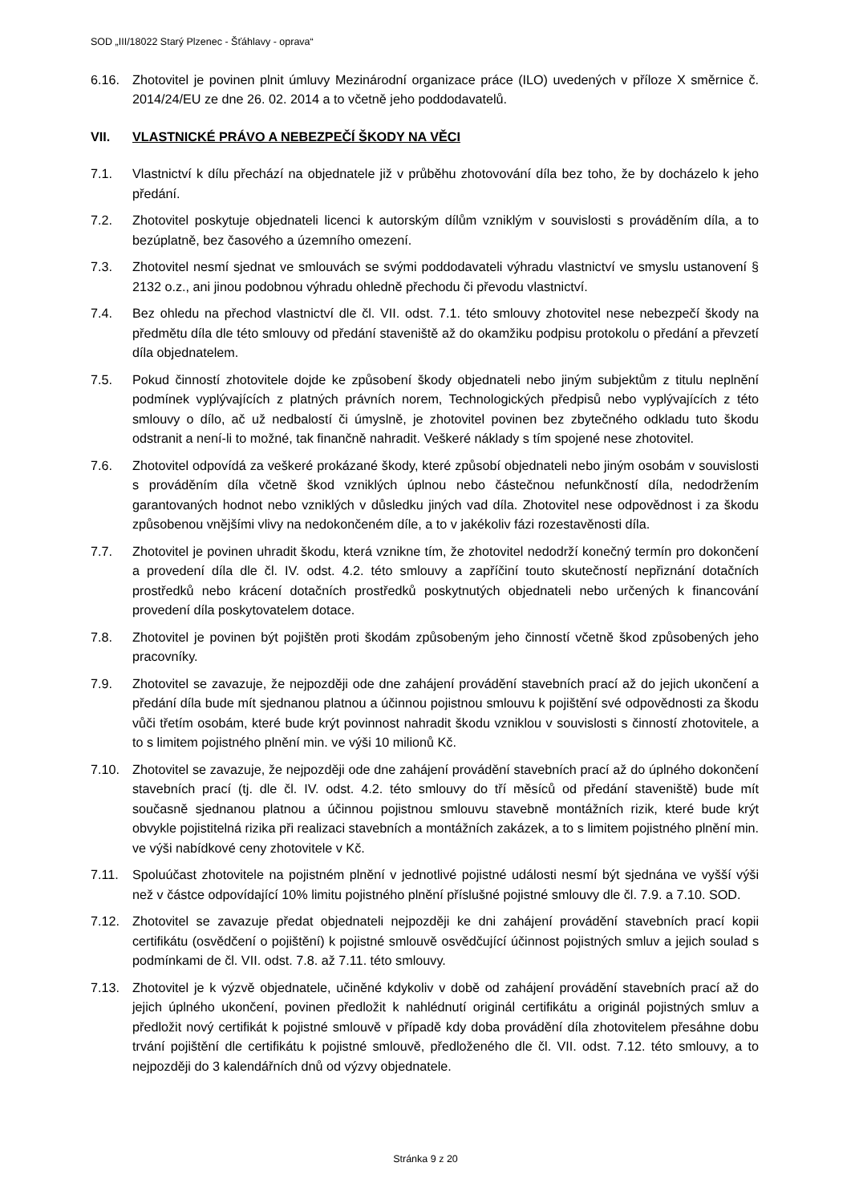SOD „III/18022 Starý Plzenec - Šťáhlavy - oprava“
6.16. Zhotovitel je povinen plnit úmluvy Mezinárodní organizace práce (ILO) uvedených v příloze X směrnice č. 2014/24/EU ze dne 26. 02. 2014 a to včetně jeho poddodavatelů.
VII. VLASTNICKÉ PRÁVO A NEBEZPEČÍ ŠKODY NA VĚCI
7.1. Vlastnictví k dílu přechází na objednatele již v průběhu zhotovování díla bez toho, že by docházelo k jeho předání.
7.2. Zhotovitel poskytuje objednateli licenci k autorským dílům vzniklým v souvislosti s prováděním díla, a to bezúplatně, bez časového a územního omezení.
7.3. Zhotovitel nesmí sjednat ve smlouvách se svými poddodavateli výhradu vlastnictví ve smyslu ustanovení § 2132 o.z., ani jinou podobnou výhradu ohledně přechodu či převodu vlastnictví.
7.4. Bez ohledu na přechod vlastnictví dle čl. VII. odst. 7.1. této smlouvy zhotovitel nese nebezpečí škody na předmětu díla dle této smlouvy od předání staveniště až do okamžiku podpisu protokolu o předání a převzetí díla objednatelem.
7.5. Pokud činností zhotovitele dojde ke způsobení škody objednateli nebo jiným subjektům z titulu neplnění podmínek vyplývajících z platných právních norem, Technologických předpisů nebo vyplývajících z této smlouvy o dílo, ač už nedbalostí či úmyslně, je zhotovitel povinen bez zbytečného odkladu tuto škodu odstranit a není-li to možné, tak finančně nahradit. Veškeré náklady s tím spojené nese zhotovitel.
7.6. Zhotovitel odpovídá za veškeré prokázané škody, které způsobí objednateli nebo jiným osobám v souvislosti s prováděním díla včetně škod vzniklých úplnou nebo částečnou nefunkčností díla, nedodržením garantovaných hodnot nebo vzniklých v důsledku jiných vad díla. Zhotovitel nese odpovědnost i za škodu způsobenou vnějšími vlivy na nedokončeném díle, a to v jakékoliv fázi rozestavěnosti díla.
7.7. Zhotovitel je povinen uhradit škodu, která vznikne tím, že zhotovitel nedodrží konečný termín pro dokončení a provedení díla dle čl. IV. odst. 4.2. této smlouvy a zapříčiní touto skutečností nepřiznání dotačních prostředků nebo krácení dotačních prostředků poskytnutých objednateli nebo určených k financování provedení díla poskytovatelem dotace.
7.8. Zhotovitel je povinen být pojištěn proti škodám způsobeným jeho činností včetně škod způsobených jeho pracovníky.
7.9. Zhotovitel se zavazuje, že nejpozději ode dne zahájení provádění stavebních prací až do jejich ukončení a předání díla bude mít sjednanou platnou a účinnou pojistnou smlouvu k pojištění své odpovědnosti za škodu vůči třetím osobám, které bude krýt povinnost nahradit škodu vzniklou v souvislosti s činností zhotovitele, a to s limitem pojistného plnění min. ve výši 10 milionů Kč.
7.10. Zhotovitel se zavazuje, že nejpozději ode dne zahájení provádění stavebních prací až do úplného dokončení stavebních prací (tj. dle čl. IV. odst. 4.2. této smlouvy do tří měsíců od předání staveniště) bude mít současně sjednanou platnou a účinnou pojistnou smlouvu stavebně montážních rizik, které bude krýt obvykle pojistitelná rizika při realizaci stavebních a montážních zakázek, a to s limitem pojistného plnění min. ve výši nabídkové ceny zhotovitele v Kč.
7.11. Spoluúčast zhotovitele na pojistném plnění v jednotlivé pojistné události nesmí být sjednána ve vyšší výši než v částce odpovídající 10% limitu pojistného plnění příslušné pojistné smlouvy dle čl. 7.9. a 7.10. SOD.
7.12. Zhotovitel se zavazuje předat objednateli nejpozději ke dni zahájení provádění stavebních prací kopii certifikátu (osvědčení o pojištění) k pojistné smlouvě osvědčující účinnost pojistných smluv a jejich soulad s podmínkami de čl. VII. odst. 7.8. až 7.11. této smlouvy.
7.13. Zhotovitel je k výzvě objednatele, učiněné kdykoliv v době od zahájení provádění stavebních prací až do jejich úplného ukončení, povinen předložit k nahlédnutí originál certifikátu a originál pojistných smluv a předložit nový certifikát k pojistné smlouvě v případě kdy doba provádění díla zhotovitelem přesáhne dobu trvání pojištění dle certifikátu k pojistné smlouvě, předloženého dle čl. VII. odst. 7.12. této smlouvy, a to nejpozději do 3 kalendářních dnů od výzvy objednatele.
Stránka 9 z 20